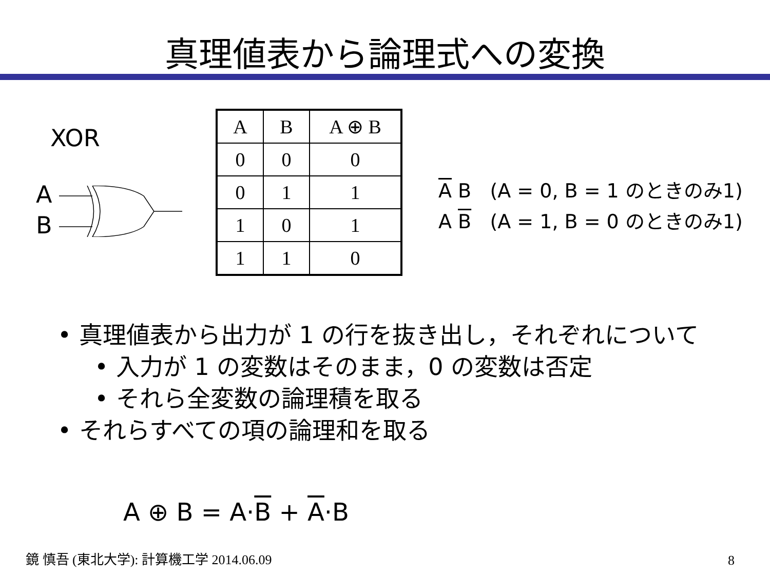真理値表から論理式への変換
XOR
A
B
| A | B | A ⊕ B |
| --- | --- | --- |
| 0 | 0 | 0 |
| 0 | 1 | 1 |
| 1 | 0 | 1 |
| 1 | 1 | 0 |
A B (A = 0, B = 1 のときのみ1)
A B (A = 1, B = 0 のときのみ1)
• 真理値表から出力が 1 の行を抜き出し，それぞれについて
• 入力が 1 の変数はそのまま，0 の変数は否定
• それら全変数の論理積を取る
• それらすべての項の論理和を取る
A ⊕ B = A·B + A·B
鏡 慎吾 (東北大学): 計算機工学 2014.06.09
8